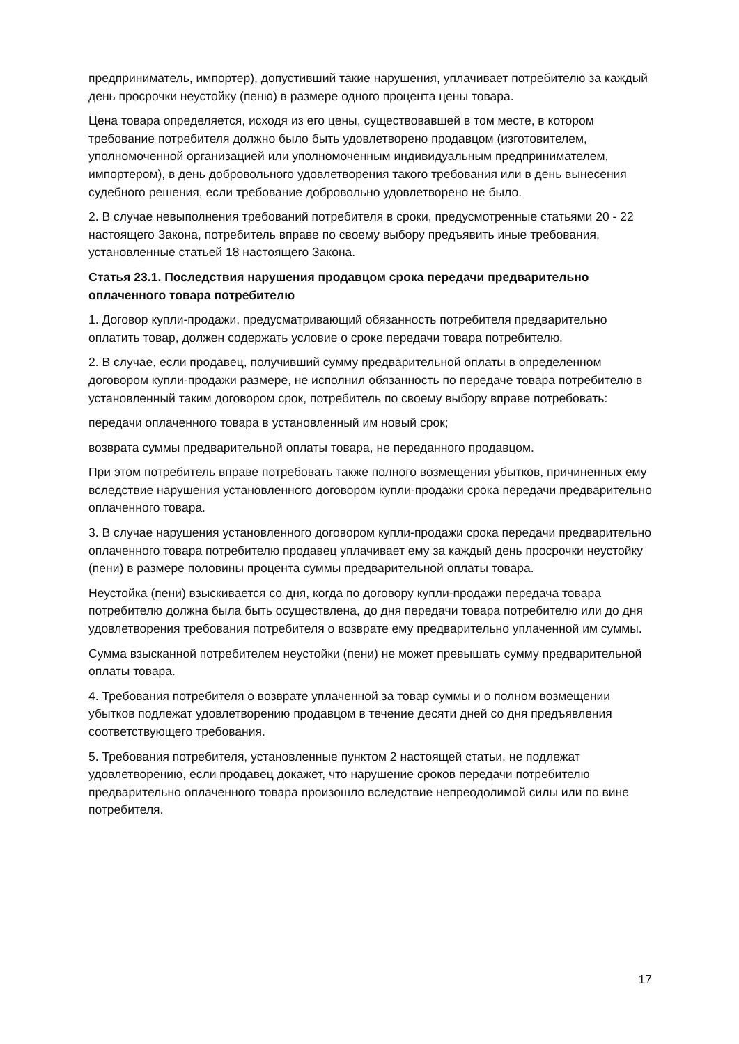предприниматель, импортер), допустивший такие нарушения, уплачивает потребителю за каждый день просрочки неустойку (пеню) в размере одного процента цены товара.
Цена товара определяется, исходя из его цены, существовавшей в том месте, в котором требование потребителя должно было быть удовлетворено продавцом (изготовителем, уполномоченной организацией или уполномоченным индивидуальным предпринимателем, импортером), в день добровольного удовлетворения такого требования или в день вынесения судебного решения, если требование добровольно удовлетворено не было.
2. В случае невыполнения требований потребителя в сроки, предусмотренные статьями 20 - 22 настоящего Закона, потребитель вправе по своему выбору предъявить иные требования, установленные статьей 18 настоящего Закона.
Статья 23.1. Последствия нарушения продавцом срока передачи предварительно оплаченного товара потребителю
1. Договор купли-продажи, предусматривающий обязанность потребителя предварительно оплатить товар, должен содержать условие о сроке передачи товара потребителю.
2. В случае, если продавец, получивший сумму предварительной оплаты в определенном договором купли-продажи размере, не исполнил обязанность по передаче товара потребителю в установленный таким договором срок, потребитель по своему выбору вправе потребовать:
передачи оплаченного товара в установленный им новый срок;
возврата суммы предварительной оплаты товара, не переданного продавцом.
При этом потребитель вправе потребовать также полного возмещения убытков, причиненных ему вследствие нарушения установленного договором купли-продажи срока передачи предварительно оплаченного товара.
3. В случае нарушения установленного договором купли-продажи срока передачи предварительно оплаченного товара потребителю продавец уплачивает ему за каждый день просрочки неустойку (пени) в размере половины процента суммы предварительной оплаты товара.
Неустойка (пени) взыскивается со дня, когда по договору купли-продажи передача товара потребителю должна была быть осуществлена, до дня передачи товара потребителю или до дня удовлетворения требования потребителя о возврате ему предварительно уплаченной им суммы.
Сумма взысканной потребителем неустойки (пени) не может превышать сумму предварительной оплаты товара.
4. Требования потребителя о возврате уплаченной за товар суммы и о полном возмещении убытков подлежат удовлетворению продавцом в течение десяти дней со дня предъявления соответствующего требования.
5. Требования потребителя, установленные пунктом 2 настоящей статьи, не подлежат удовлетворению, если продавец докажет, что нарушение сроков передачи потребителю предварительно оплаченного товара произошло вследствие непреодолимой силы или по вине потребителя.
17